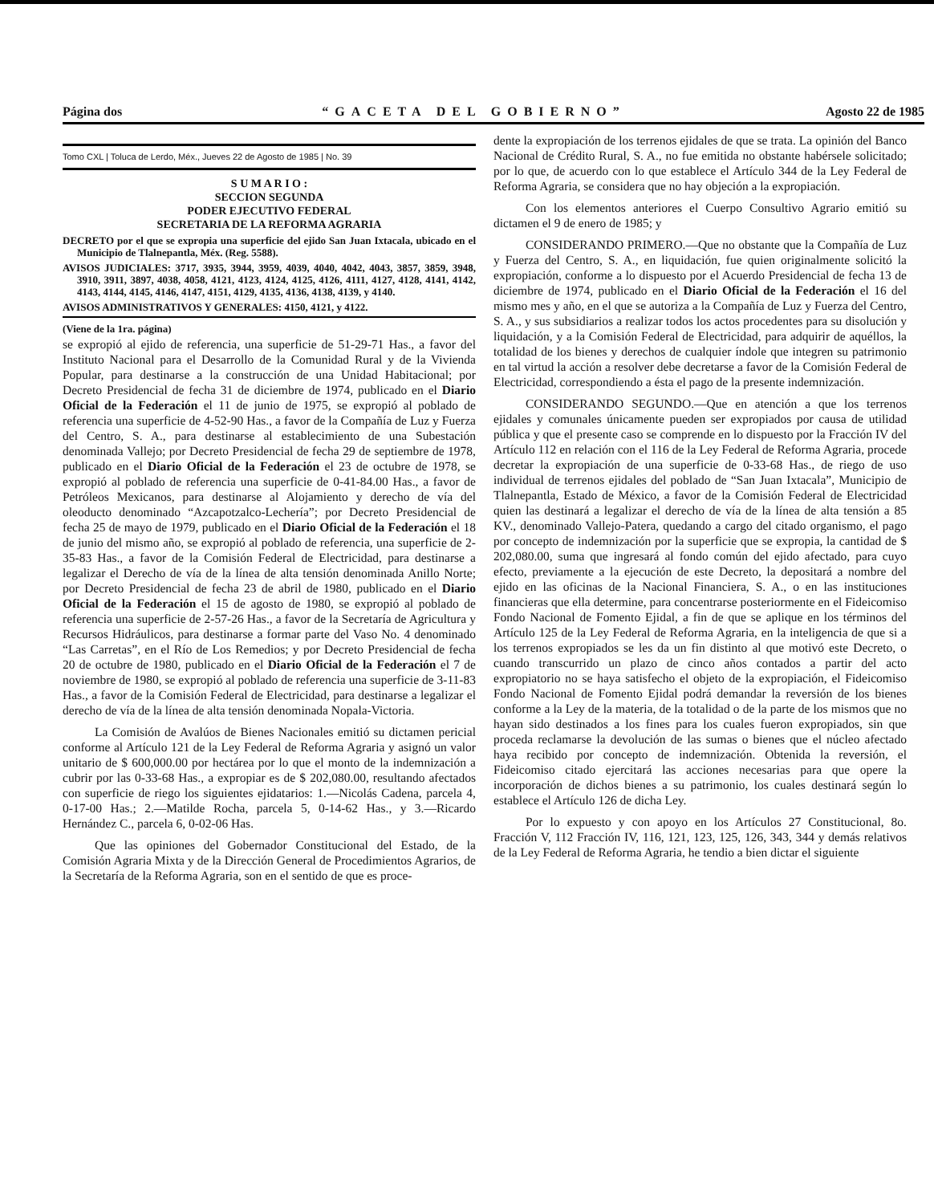Página dos “GACETA DEL GOBIERNO” Agosto 22 de 1985
Tomo CXL | Toluca de Lerdo, Méx., Jueves 22 de Agosto de 1985 | No. 39
S U M A R I O :
SECCION SEGUNDA
PODER EJECUTIVO FEDERAL
SECRETARIA DE LA REFORMA AGRARIA
DECRETO por el que se expropia una superficie del ejido San Juan Ixtacala, ubicado en el Municipio de Tlalnepantla, Méx. (Reg. 5588).
AVISOS JUDICIALES: 3717, 3935, 3944, 3959, 4039, 4040, 4042, 4043, 3857, 3859, 3948, 3910, 3911, 3897, 4038, 4058, 4121, 4123, 4124, 4125, 4126, 4111, 4127, 4128, 4141, 4142, 4143, 4144, 4145, 4146, 4147, 4151, 4129, 4135, 4136, 4138, 4139, y 4140.
AVISOS ADMINISTRATIVOS Y GENERALES: 4150, 4121, y 4122.
(Viene de la 1ra. página)
se expropió al ejido de referencia, una superficie de 51-29-71 Has., a favor del Instituto Nacional para el Desarrollo de la Comunidad Rural y de la Vivienda Popular, para destinarse a la construcción de una Unidad Habitacional; por Decreto Presidencial de fecha 31 de diciembre de 1974, publicado en el Diario Oficial de la Federación el 11 de junio de 1975, se expropió al poblado de referencia una superficie de 4-52-90 Has., a favor de la Compañía de Luz y Fuerza del Centro, S. A., para destinarse al establecimiento de una Subestación denominada Vallejo; por Decreto Presidencial de fecha 29 de septiembre de 1978, publicado en el Diario Oficial de la Federación el 23 de octubre de 1978, se expropió al poblado de referencia una superficie de 0-41-84.00 Has., a favor de Petróleos Mexicanos, para destinarse al Alojamiento y derecho de vía del oleoducto denominado “Azcapotzalco-Lechería”; por Decreto Presidencial de fecha 25 de mayo de 1979, publicado en el Diario Oficial de la Federación el 18 de junio del mismo año, se expropió al poblado de referencia, una superficie de 2-35-83 Has., a favor de la Comisión Federal de Electricidad, para destinarse a legalizar el Derecho de vía de la línea de alta tensión denominada Anillo Norte; por Decreto Presidencial de fecha 23 de abril de 1980, publicado en el Diario Oficial de la Federación el 15 de agosto de 1980, se expropió al poblado de referencia una superficie de 2-57-26 Has., a favor de la Secretaría de Agricultura y Recursos Hidráulicos, para destinarse a formar parte del Vaso No. 4 denominado “Las Carretas”, en el Río de Los Remedios; y por Decreto Presidencial de fecha 20 de octubre de 1980, publicado en el Diario Oficial de la Federación el 7 de noviembre de 1980, se expropió al poblado de referencia una superficie de 3-11-83 Has., a favor de la Comisión Federal de Electricidad, para destinarse a legalizar el derecho de vía de la línea de alta tensión denominada Nopala-Victoria.
La Comisión de Avalúos de Bienes Nacionales emitió su dictamen pericial conforme al Artículo 121 de la Ley Federal de Reforma Agraria y asignó un valor unitario de $ 600,000.00 por hectárea por lo que el monto de la indemnización a cubrir por las 0-33-68 Has., a expropiar es de $ 202,080.00, resultando afectados con superficie de riego los siguientes ejidatarios: 1.—Nicolás Cadena, parcela 4, 0-17-00 Has.; 2.—Matilde Rocha, parcela 5, 0-14-62 Has., y 3.—Ricardo Hernández C., parcela 6, 0-02-06 Has.
Que las opiniones del Gobernador Constitucional del Estado, de la Comisión Agraria Mixta y de la Dirección General de Procedimientos Agrarios, de la Secretaría de la Reforma Agraria, son en el sentido de que es proce-
dente la expropiación de los terrenos ejidales de que se trata. La opinión del Banco Nacional de Crédito Rural, S. A., no fue emitida no obstante habérsele solicitado; por lo que, de acuerdo con lo que establece el Artículo 344 de la Ley Federal de Reforma Agraria, se considera que no hay objeción a la expropiación.
Con los elementos anteriores el Cuerpo Consultivo Agrario emitió su dictamen el 9 de enero de 1985; y
CONSIDERANDO PRIMERO.—Que no obstante que la Compañía de Luz y Fuerza del Centro, S. A., en liquidación, fue quien originalmente solicitó la expropiación, conforme a lo dispuesto por el Acuerdo Presidencial de fecha 13 de diciembre de 1974, publicado en el Diario Oficial de la Federación el 16 del mismo mes y año, en el que se autoriza a la Compañía de Luz y Fuerza del Centro, S. A., y sus subsidiarios a realizar todos los actos procedentes para su disolución y liquidación, y a la Comisión Federal de Electricidad, para adquirir de aquéllos, la totalidad de los bienes y derechos de cualquier índole que integren su patrimonio en tal virtud la acción a resolver debe decretarse a favor de la Comisión Federal de Electricidad, correspondiendo a ésta el pago de la presente indemnización.
CONSIDERANDO SEGUNDO.—Que en atención a que los terrenos ejidales y comunales únicamente pueden ser expropiados por causa de utilidad pública y que el presente caso se comprende en lo dispuesto por la Fracción IV del Artículo 112 en relación con el 116 de la Ley Federal de Reforma Agraria, procede decretar la expropiación de una superficie de 0-33-68 Has., de riego de uso individual de terrenos ejidales del poblado de “San Juan Ixtacala”, Municipio de Tlalnepantla, Estado de México, a favor de la Comisión Federal de Electricidad quien las destinará a legalizar el derecho de vía de la línea de alta tensión a 85 KV., denominado Vallejo-Patera, quedando a cargo del citado organismo, el pago por concepto de indemnización por la superficie que se expropia, la cantidad de $ 202,080.00, suma que ingresará al fondo común del ejido afectado, para cuyo efecto, previamente a la ejecución de este Decreto, la depositará a nombre del ejido en las oficinas de la Nacional Financiera, S. A., o en las instituciones financieras que ella determine, para concentrarse posteriormente en el Fideicomiso Fondo Nacional de Fomento Ejidal, a fin de que se aplique en los términos del Artículo 125 de la Ley Federal de Reforma Agraria, en la inteligencia de que si a los terrenos expropiados se les da un fin distinto al que motivó este Decreto, o cuando transcurrido un plazo de cinco años contados a partir del acto expropiatorio no se haya satisfecho el objeto de la expropiación, el Fideicomiso Fondo Nacional de Fomento Ejidal podrá demandar la reversión de los bienes conforme a la Ley de la materia, de la totalidad o de la parte de los mismos que no hayan sido destinados a los fines para los cuales fueron expropiados, sin que proceda reclamarse la devolución de las sumas o bienes que el núcleo afectado haya recibido por concepto de indemnización. Obtenida la reversión, el Fideicomiso citado ejercitará las acciones necesarias para que opere la incorporación de dichos bienes a su patrimonio, los cuales destinará según lo establece el Artículo 126 de dicha Ley.
Por lo expuesto y con apoyo en los Artículos 27 Constitucional, 8o. Fracción V, 112 Fracción IV, 116, 121, 123, 125, 126, 343, 344 y demás relativos de la Ley Federal de Reforma Agraria, he tendio a bien dictar el siguiente